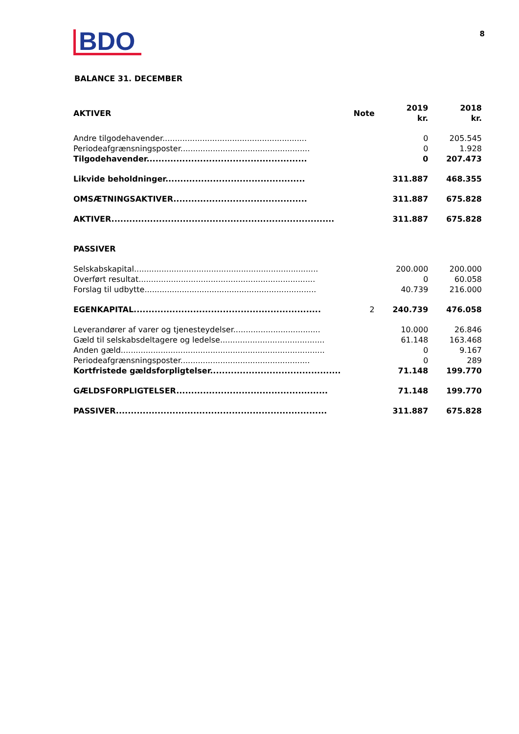BDO
8
BALANCE 31. DECEMBER
| AKTIVER | Note | 2019 kr. | 2018 kr. |
| --- | --- | --- | --- |
| Andre tilgodehavender.......................................................... | | 0 | 205.545 |
| Periodeafgrænsningsposter.................................................... | | 0 | 1.928 |
| Tilgodehavender...................................................... | | 0 | 207.473 |
| Likvide beholdninger............................................... | | 311.887 | 468.355 |
| OMSÆTNINGSAKTIVER............................................. | | 311.887 | 675.828 |
| AKTIVER........................................................................... | | 311.887 | 675.828 |
| PASSIVER | | | |
| Selskabskapital.......................................................................... | | 200.000 | 200.000 |
| Overført resultat....................................................................... | | 0 | 60.058 |
| Forslag til udbytte..................................................................... | | 40.739 | 216.000 |
| EGENKAPITAL............................................................... | 2 | 240.739 | 476.058 |
| Leverandører af varer og tjenesteydelser................................... | | 10.000 | 26.846 |
| Gæld til selskabsdeltagere og ledelse.......................................... | | 61.148 | 163.468 |
| Anden gæld.................................................................................. | | 0 | 9.167 |
| Periodeafgrænsningsposter.................................................... | | 0 | 289 |
| Kortfristede gældsforpligtelser............................................ | | 71.148 | 199.770 |
| GÆLDSFORPLIGTELSER................................................... | | 71.148 | 199.770 |
| PASSIVER....................................................................... | | 311.887 | 675.828 |